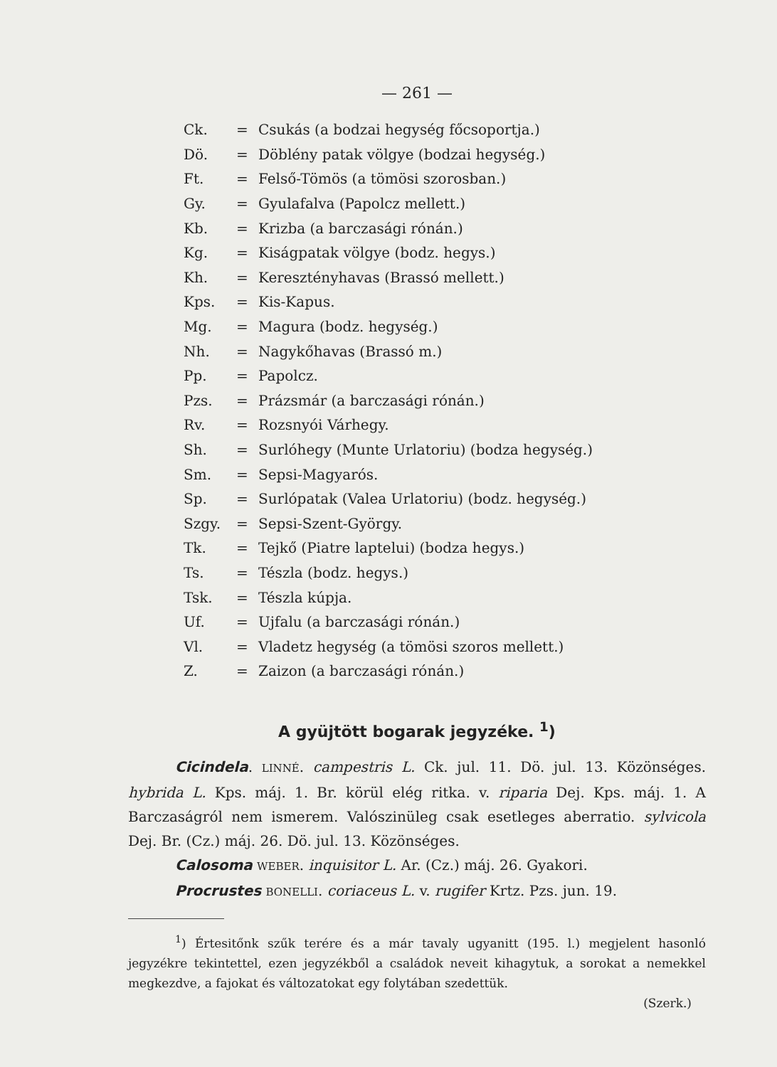— 261 —
Ck. = Csukás (a bodzai hegység főcsoportja.)
Dö. = Döblény patak völgye (bodzai hegység.)
Ft. = Felső-Tömös (a tömösi szorosban.)
Gy. = Gyulafalva (Papolcz mellett.)
Kb. = Krizba (a barczasági rónán.)
Kg. = Kiságpatak völgye (bodz. hegys.)
Kh. = Keresztényhavas (Brassó mellett.)
Kps. = Kis-Kapus.
Mg. = Magura (bodz. hegység.)
Nh. = Nagykőhavas (Brassó m.)
Pp. = Papolcz.
Pzs. = Prázsmár (a barczasági rónán.)
Rv. = Rozsnyói Várhegy.
Sh. = Surlóhegy (Munte Urlatoriu) (bodza hegység.)
Sm. = Sepsi-Magyarós.
Sp. = Surlópatak (Valea Urlatoriu) (bodz. hegység.)
Szgy. = Sepsi-Szent-György.
Tk. = Tejkő (Piatre laptelui) (bodza hegys.)
Ts. = Tészla (bodz. hegys.)
Tsk. = Tészla kúpja.
Uf. = Ujfalu (a barczasági rónán.)
Vl. = Vladetz hegység (a tömösi szoros mellett.)
Z. = Zaizon (a barczasági rónán.)
A gyüjtött bogarak jegyzéke. <sup>1</sup>)
Cicindela. LINNÉ. campestris L. Ck. jul. 11. Dö. jul. 13. Közönséges. hybrida L. Kps. máj. 1. Br. körül elég ritka. v. riparia Dej. Kps. máj. 1. A Barczaságról nem ismerem. Valószinüleg csak esetleges aberratio. sylvicola Dej. Br. (Cz.) máj. 26. Dö. jul. 13. Közönséges.
Calosoma WEBER. inquisitor L. Ar. (Cz.) máj. 26. Gyakori.
Procrustes BONELLI. coriaceus L. v. rugifer Krtz. Pzs. jun. 19.
<sup>1</sup>) Értesitőnk szűk terére és a már tavaly ugyanitt (195. l.) megjelent hasonló jegyzékre tekintettel, ezen jegyzékből a családok neveit kihagytuk, a sorokat a nemekkel megkezdve, a fajokat és változatokat egy folytában szedettük.
(Szerk.)